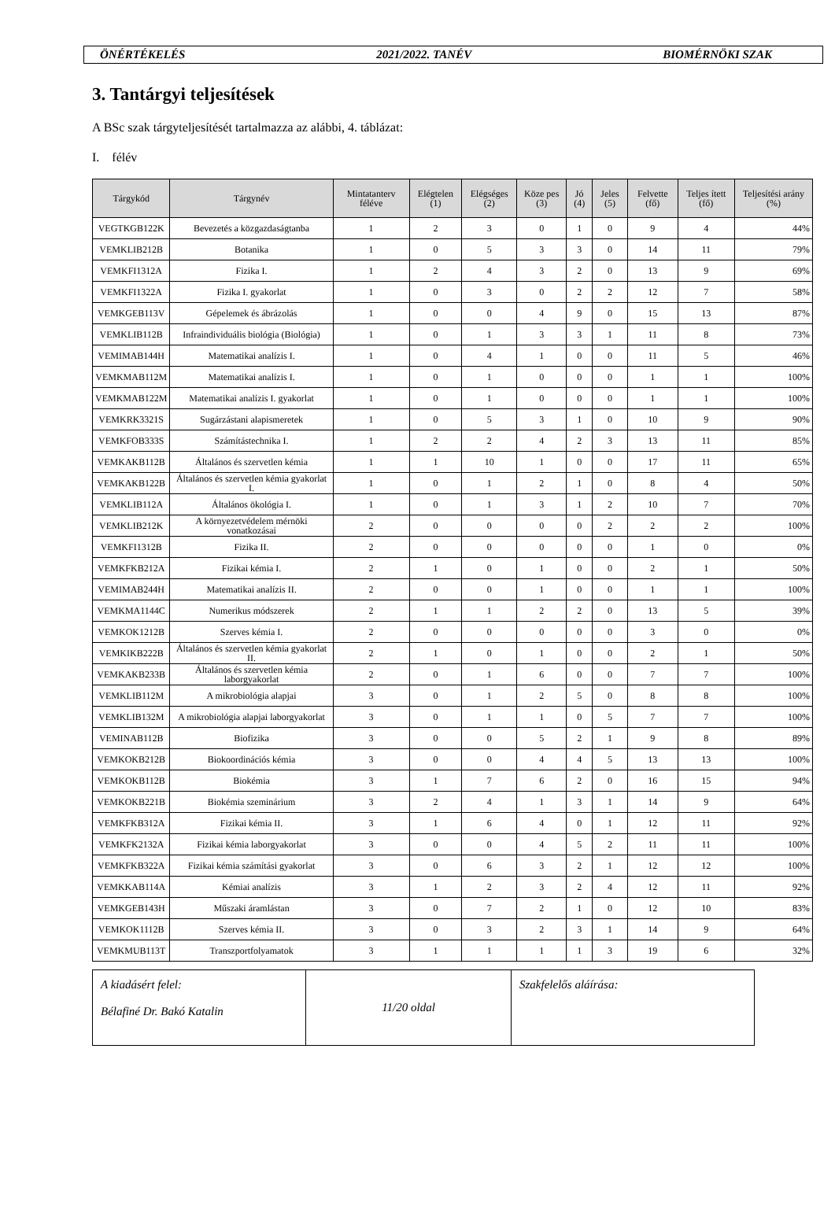ÖNÉRTÉKELÉS 2021/2022. TANÉV BIOMÉRNÖKI SZAK
3. Tantárgyi teljesítések
A BSc szak tárgyteljesítését tartalmazza az alábbi, 4. táblázat:
I. félév
| Tárgykód | Tárgynév | Mintatanterv féléve | Elégtelen (1) | Elégséges (2) | Köze pes (3) | Jó (4) | Jeles (5) | Felvette (fő) | Teljes ített (fő) | Teljesítési arány (%) |
| --- | --- | --- | --- | --- | --- | --- | --- | --- | --- | --- |
| VEGTKGB122K | Bevezetés a közgazdaságtanba | 1 | 2 | 3 | 0 | 1 | 0 | 9 | 4 | 44% |
| VEMKLIB212B | Botanika | 1 | 0 | 5 | 3 | 3 | 0 | 14 | 11 | 79% |
| VEMKFI1312A | Fizika I. | 1 | 2 | 4 | 3 | 2 | 0 | 13 | 9 | 69% |
| VEMKFI1322A | Fizika I. gyakorlat | 1 | 0 | 3 | 0 | 2 | 2 | 12 | 7 | 58% |
| VEMKGEB113V | Gépelemek és ábrázolás | 1 | 0 | 0 | 4 | 9 | 0 | 15 | 13 | 87% |
| VEMKLIB112B | Infraindividuális biológia (Biológia) | 1 | 0 | 1 | 3 | 3 | 1 | 11 | 8 | 73% |
| VEMIMAB144H | Matematikai analízis I. | 1 | 0 | 4 | 1 | 0 | 0 | 11 | 5 | 46% |
| VEMKMAB112M | Matematikai analízis I. | 1 | 0 | 1 | 0 | 0 | 0 | 1 | 1 | 100% |
| VEMKMAB122M | Matematikai analízis I. gyakorlat | 1 | 0 | 1 | 0 | 0 | 0 | 1 | 1 | 100% |
| VEMKRK3321S | Sugárzástani alapismeretek | 1 | 0 | 5 | 3 | 1 | 0 | 10 | 9 | 90% |
| VEMKFOB333S | Számítástechnika I. | 1 | 2 | 2 | 4 | 2 | 3 | 13 | 11 | 85% |
| VEMKAKB112B | Általános és szervetlen kémia | 1 | 1 | 10 | 1 | 0 | 0 | 17 | 11 | 65% |
| VEMKAKB122B | Általános és szervetlen kémia gyakorlat I. | 1 | 0 | 1 | 2 | 1 | 0 | 8 | 4 | 50% |
| VEMKLIB112A | Általános ökológia I. | 1 | 0 | 1 | 3 | 1 | 2 | 10 | 7 | 70% |
| VEMKLIB212K | A környezetvédelem mérnöki vonatkozásai | 2 | 0 | 0 | 0 | 0 | 2 | 2 | 2 | 100% |
| VEMKFI1312B | Fizika II. | 2 | 0 | 0 | 0 | 0 | 0 | 1 | 0 | 0% |
| VEMKFKB212A | Fizikai kémia I. | 2 | 1 | 0 | 1 | 0 | 0 | 2 | 1 | 50% |
| VEMIMAB244H | Matematikai analízis II. | 2 | 0 | 0 | 1 | 0 | 0 | 1 | 1 | 100% |
| VEMKMA1144C | Numerikus módszerek | 2 | 1 | 1 | 2 | 2 | 0 | 13 | 5 | 39% |
| VEMKOK1212B | Szerves kémia I. | 2 | 0 | 0 | 0 | 0 | 0 | 3 | 0 | 0% |
| VEMKIKB222B | Általános és szervetlen kémia gyakorlat II. | 2 | 1 | 0 | 1 | 0 | 0 | 2 | 1 | 50% |
| VEMKAKB233B | Általános és szervetlen kémia laborgyakorlat | 2 | 0 | 1 | 6 | 0 | 0 | 7 | 7 | 100% |
| VEMKLIB112M | A mikrobiológia alapjai | 3 | 0 | 1 | 2 | 5 | 0 | 8 | 8 | 100% |
| VEMKLIB132M | A mikrobiológia alapjai laborgyakorlat | 3 | 0 | 1 | 1 | 0 | 5 | 7 | 7 | 100% |
| VEMINAB112B | Biofizika | 3 | 0 | 0 | 5 | 2 | 1 | 9 | 8 | 89% |
| VEMKOKB212B | Biokoordinációs kémia | 3 | 0 | 0 | 4 | 4 | 5 | 13 | 13 | 100% |
| VEMKOKB112B | Biokémia | 3 | 1 | 7 | 6 | 2 | 0 | 16 | 15 | 94% |
| VEMKOKB221B | Biokémia szeminárium | 3 | 2 | 4 | 1 | 3 | 1 | 14 | 9 | 64% |
| VEMKFKB312A | Fizikai kémia II. | 3 | 1 | 6 | 4 | 0 | 1 | 12 | 11 | 92% |
| VEMKFK2132A | Fizikai kémia laborgyakorlat | 3 | 0 | 0 | 4 | 5 | 2 | 11 | 11 | 100% |
| VEMKFKB322A | Fizikai kémia számítási gyakorlat | 3 | 0 | 6 | 3 | 2 | 1 | 12 | 12 | 100% |
| VEMKKAB114A | Kémiai analízis | 3 | 1 | 2 | 3 | 2 | 4 | 12 | 11 | 92% |
| VEMKGEB143H | Műszaki áramlástan | 3 | 0 | 7 | 2 | 1 | 0 | 12 | 10 | 83% |
| VEMKOK1112B | Szerves kémia II. | 3 | 0 | 3 | 2 | 3 | 1 | 14 | 9 | 64% |
| VEMKMUB113T | Transzportfolyamatok | 3 | 1 | 1 | 1 | 1 | 3 | 19 | 6 | 32% |
| A kiadásért felel: Bélafiné Dr. Bakó Katalin | 11/20 oldal | Szakfelelős aláírása: |